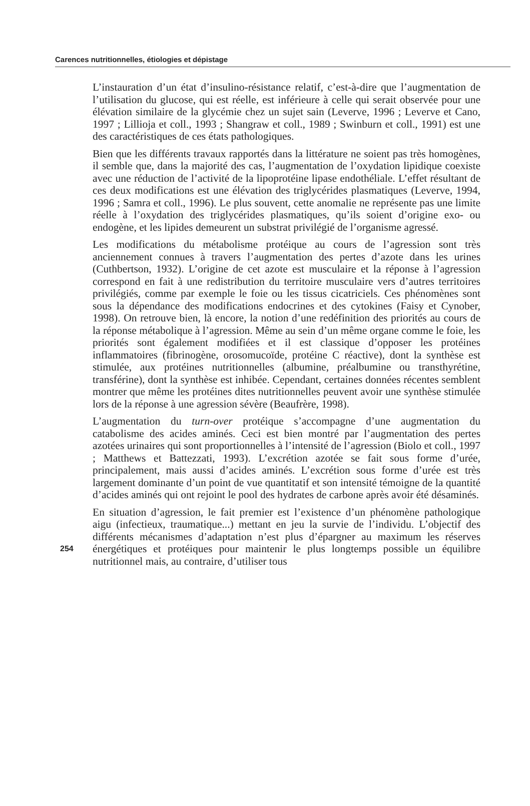Carences nutritionnelles, étiologies et dépistage
L’instauration d’un état d’insulino-résistance relatif, c’est-à-dire que l’augmentation de l’utilisation du glucose, qui est réelle, est inférieure à celle qui serait observée pour une élévation similaire de la glycémie chez un sujet sain (Leverve, 1996 ; Leverve et Cano, 1997 ; Lillioja et coll., 1993 ; Shangraw et coll., 1989 ; Swinburn et coll., 1991) est une des caractéristiques de ces états pathologiques.
Bien que les différents travaux rapportés dans la littérature ne soient pas très homogènes, il semble que, dans la majorité des cas, l’augmentation de l’oxydation lipidique coexiste avec une réduction de l’activité de la lipoprotéine lipase endothéliale. L’effet résultant de ces deux modifications est une élévation des triglycérides plasmatiques (Leverve, 1994, 1996 ; Samra et coll., 1996). Le plus souvent, cette anomalie ne représente pas une limite réelle à l’oxydation des triglycérides plasmatiques, qu’ils soient d’origine exo- ou endogène, et les lipides demeurent un substrat privilégié de l’organisme agressé.
Les modifications du métabolisme protéique au cours de l’agression sont très anciennement connues à travers l’augmentation des pertes d’azote dans les urines (Cuthbertson, 1932). L’origine de cet azote est musculaire et la réponse à l’agression correspond en fait à une redistribution du territoire musculaire vers d’autres territoires privilégiés, comme par exemple le foie ou les tissus cicatriciels. Ces phénomènes sont sous la dépendance des modifications endocrines et des cytokines (Faisy et Cynober, 1998). On retrouve bien, là encore, la notion d’une redéfinition des priorités au cours de la réponse métabolique à l’agression. Même au sein d’un même organe comme le foie, les priorités sont également modifiées et il est classique d’opposer les protéines inflammatoires (fibrinogène, orosomucoïde, protéine C réactive), dont la synthèse est stimulée, aux protéines nutritionnelles (albumine, préalbumine ou transthyrétine, transférine), dont la synthèse est inhibée. Cependant, certaines données récentes semblent montrer que même les protéines dites nutritionnelles peuvent avoir une synthèse stimulée lors de la réponse à une agression sévère (Beaufrère, 1998).
L’augmentation du turn-over protéique s’accompagne d’une augmentation du catabolisme des acides aminés. Ceci est bien montré par l’augmentation des pertes azotées urinaires qui sont proportionnelles à l’intensité de l’agression (Biolo et coll., 1997 ; Matthews et Battezzati, 1993). L’excrétion azotée se fait sous forme d’urée, principalement, mais aussi d’acides aminés. L’excrétion sous forme d’urée est très largement dominante d’un point de vue quantitatif et son intensité témoigne de la quantité d’acides aminés qui ont rejoint le pool des hydrates de carbone après avoir été désaminés.
En situation d’agression, le fait premier est l’existence d’un phénomène pathologique aigu (infectieux, traumatique...) mettant en jeu la survie de l’individu. L’objectif des différents mécanismes d’adaptation n’est plus d’épargner au maximum les réserves énergétiques et protéiques pour maintenir le plus 254 longtemps possible un équilibre nutritionnel mais, au contraire, d’utiliser tous